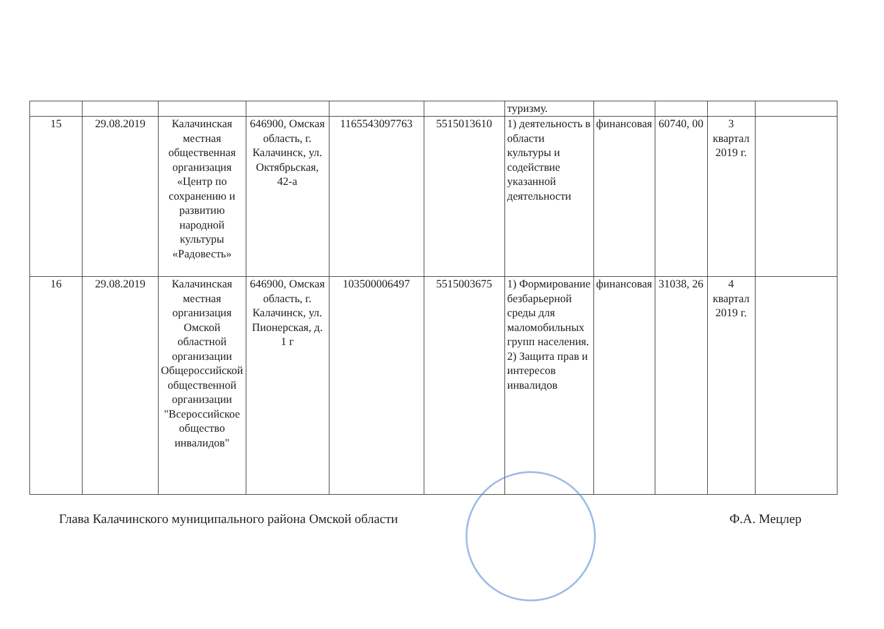| | | | | | | туризму. | | | | |
| 15 | 29.08.2019 | Калачинская местная общественная организация «Центр по сохранению и развитию народной культуры «Радовесть» | 646900, Омская область, г. Калачинск, ул. Октябрьская, 42-а | 1165543097763 | 5515013610 | 1) деятельность в области культуры и содействие указанной деятельности | финансовая | 60740, 00 | 3 квартал 2019 г. | |
| 16 | 29.08.2019 | Калачинская местная организация Омской областной организации Общероссийской общественной организации "Всероссийское общество инвалидов" | 646900, Омская область, г. Калачинск, ул. Пионерская, д. 1 г | 103500006497 | 5515003675 | 1) Формирование безбарьерной среды для маломобильных групп населения. 2) Защита прав и интересов инвалидов | финансовая | 31038, 26 | 4 квартал 2019 г. | |
Глава Калачинского муниципального района Омской области Ф.А. Мецлер